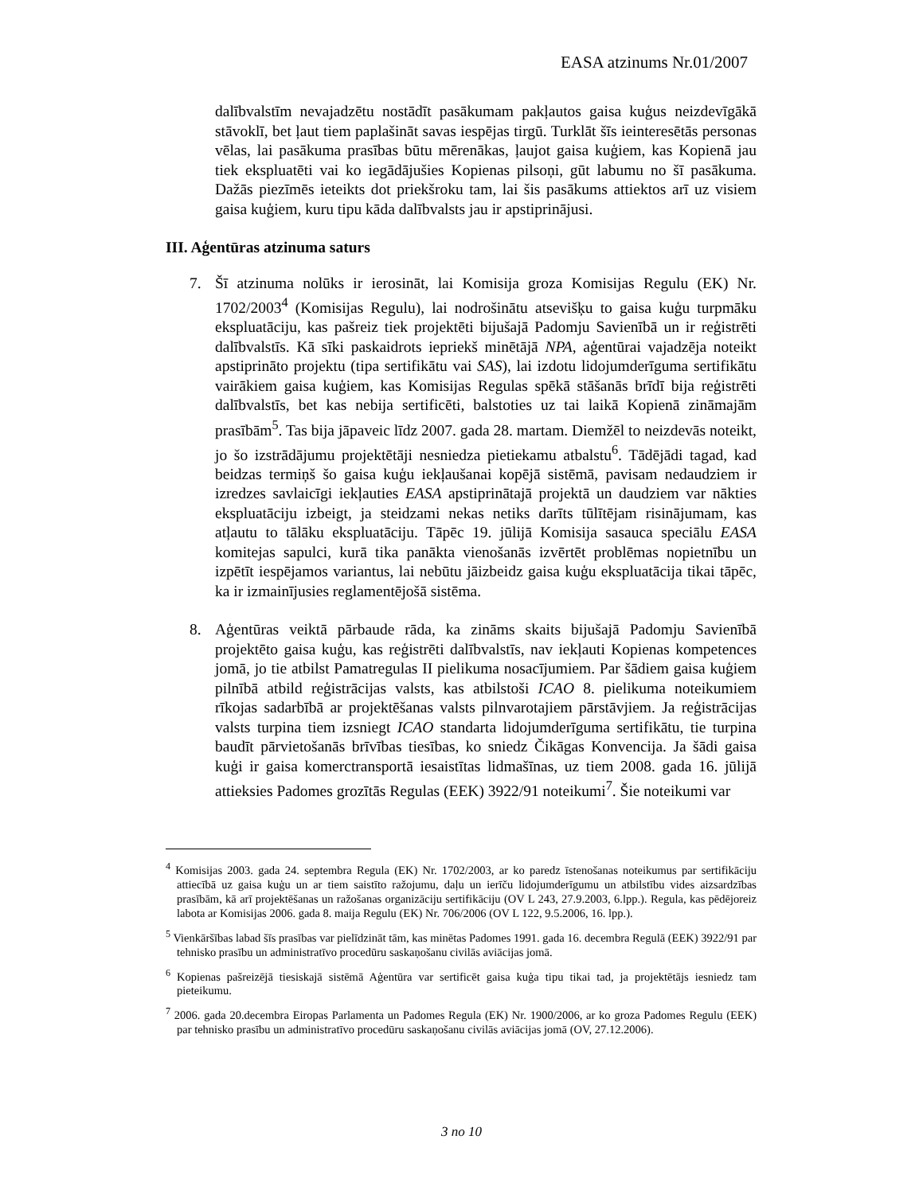EASA atzinums Nr.01/2007
dalībvalstīm nevajadzētu nostādīt pasākumam pakļautos gaisa kuģus neizdevīgākā stāvoklī, bet ļaut tiem paplašināt savas iespējas tirgū. Turklāt šīs ieinteresētās personas vēlas, lai pasākuma prasības būtu mērenākas, ļaujot gaisa kuģiem, kas Kopienā jau tiek ekspluatēti vai ko iegādājušies Kopienas pilsoņi, gūt labumu no šī pasākuma. Dažās piezīmēs ieteikts dot priekšroku tam, lai šis pasākums attiektos arī uz visiem gaisa kuģiem, kuru tipu kāda dalībvalsts jau ir apstiprinājusi.
III. Aģentūras atzinuma saturs
7. Šī atzinuma nolūks ir ierosināt, lai Komisija groza Komisijas Regulu (EK) Nr. 1702/2003<sup>4</sup> (Komisijas Regulu), lai nodrošinātu atsevišķu to gaisa kuģu turpmāku ekspluatāciju, kas pašreiz tiek projektēti bijušajā Padomju Savienībā un ir reģistrēti dalībvalstīs. Kā sīki paskaidrots iepriekš minētājā NPA, aģentūrai vajadzēja noteikt apstiprināto projektu (tipa sertifikātu vai SAS), lai izdotu lidojumderīguma sertifikātu vairākiem gaisa kuģiem, kas Komisijas Regulas spēkā stāšanās brīdī bija reģistrēti dalībvalstīs, bet kas nebija sertificēti, balstoties uz tai laikā Kopienā zināmajām prasībām<sup>5</sup>. Tas bija jāpaveic līdz 2007. gada 28. martam. Diemžēl to neizdevās noteikt, jo šo izstrādājumu projektētāji nesniedza pietiekamu atbalstu<sup>6</sup>. Tādējādi tagad, kad beidzas termiņš šo gaisa kuģu iekļaušanai kopējā sistēmā, pavisam nedaudziem ir izredzes savlaicīgi iekļauties EASA apstiprinātajā projektā un daudziem var nākties ekspluatāciju izbeigt, ja steidzami nekas netiks darīts tūlītējam risinājumam, kas atļautu to tālāku ekspluatāciju. Tāpēc 19. jūlijā Komisija sasauca speciālu EASA komitejas sapulci, kurā tika panākta vienošanās izvērtēt problēmas nopietnību un izpētīt iespējamos variantus, lai nebūtu jāizbeidz gaisa kuģu ekspluatācija tikai tāpēc, ka ir izmainījusies reglamentējošā sistēma.
8. Aģentūras veiktā pārbaude rāda, ka zināms skaits bijušajā Padomju Savienībā projektēto gaisa kuģu, kas reģistrēti dalībvalstīs, nav iekļauti Kopienas kompetences jomā, jo tie atbilst Pamatregulas II pielikuma nosacījumiem. Par šādiem gaisa kuģiem pilnībā atbild reģistrācijas valsts, kas atbilstoši ICAO 8. pielikuma noteikumiem rīkojas sadarbībā ar projektēšanas valsts pilnvarotajiem pārstāvjiem. Ja reģistrācijas valsts turpina tiem izsniegt ICAO standarta lidojumderīguma sertifikātu, tie turpina baudīt pārvietošanās brīvības tiesības, ko sniedz Čikāgas Konvencija. Ja šādi gaisa kuģi ir gaisa komerctransportā iesaistītas lidmašīnas, uz tiem 2008. gada 16. jūlijā attieksies Padomes grozītās Regulas (EEK) 3922/91 noteikumi<sup>7</sup>. Šie noteikumi var
<sup>4</sup> Komisijas 2003. gada 24. septembra Regula (EK) Nr. 1702/2003, ar ko paredz īstenošanas noteikumus par sertifikāciju attiecībā uz gaisa kuģu un ar tiem saistīto ražojumu, daļu un ierīču lidojumderīgumu un atbilstību vides aizsardzības prasībām, kā arī projektēšanas un ražošanas organizāciju sertifikāciju (OV L 243, 27.9.2003, 6.lpp.). Regula, kas pēdējoreiz labota ar Komisijas 2006. gada 8. maija Regulu (EK) Nr. 706/2006 (OV L 122, 9.5.2006, 16. lpp.).
<sup>5</sup> Vienkāršības labad šīs prasības var pielīdzināt tām, kas minētas Padomes 1991. gada 16. decembra Regulā (EEK) 3922/91 par tehnisko prasību un administratīvo procedūru saskaņošanu civilās aviācijas jomā.
<sup>6</sup> Kopienas pašreizējā tiesiskajā sistēmā Aģentūra var sertificēt gaisa kuģa tipu tikai tad, ja projektētājs iesniedz tam pieteikumu.
<sup>7</sup> 2006. gada 20.decembra Eiropas Parlamenta un Padomes Regula (EK) Nr. 1900/2006, ar ko groza Padomes Regulu (EEK) par tehnisko prasību un administratīvo procedūru saskaņošanu civilās aviācijas jomā (OV, 27.12.2006).
3 no 10